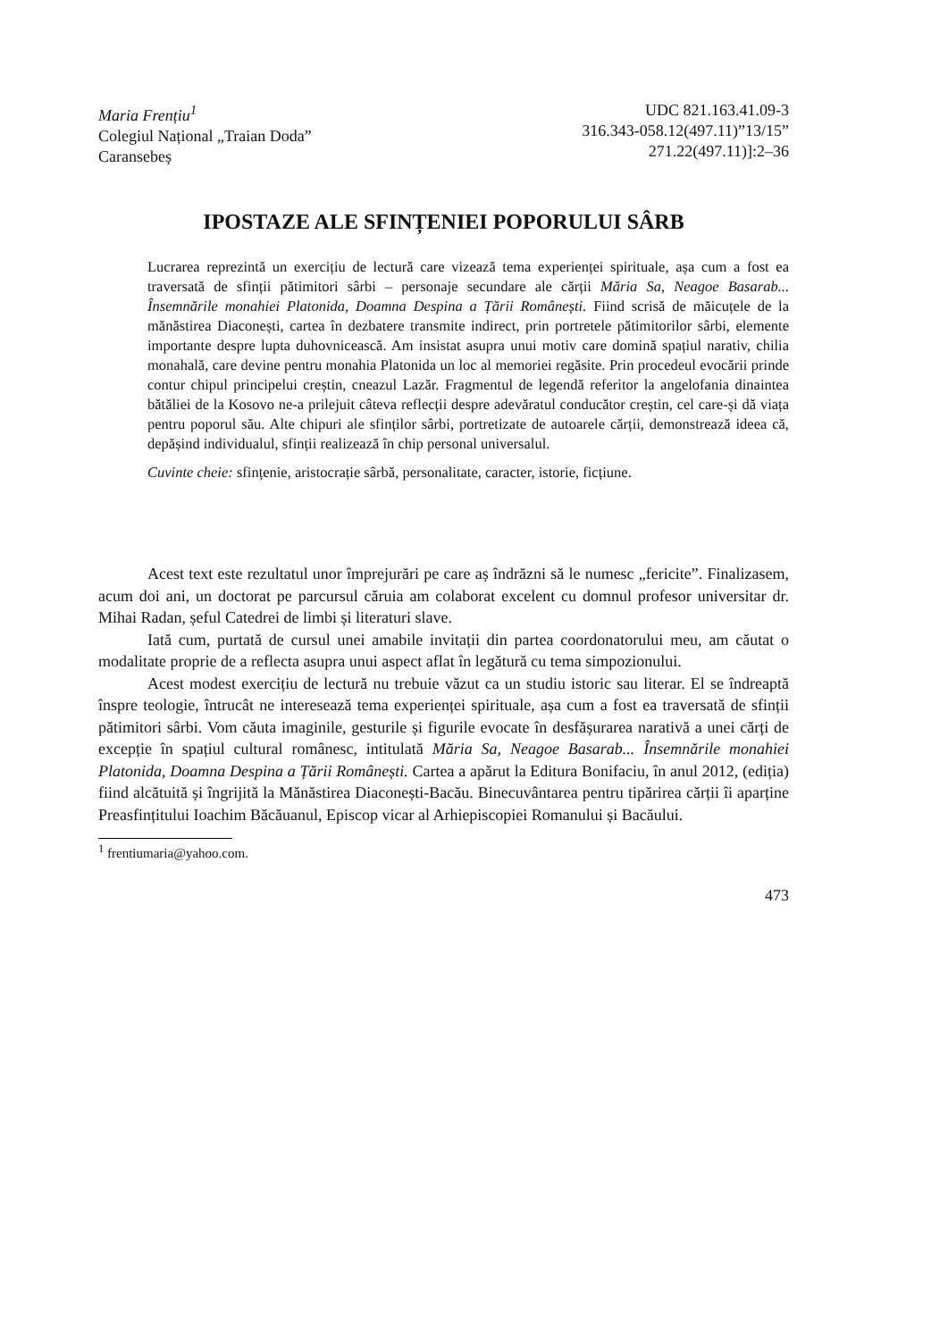Maria Frențiu<sup>1</sup>
Colegiul Național „Traian Doda”
Caransebeș
UDC 821.163.41.09-3
316.343-058.12(497.11)”13/15”
271.22(497.11)]:2–36
IPOSTAZE ALE SFINȚENIEI POPORULUI SÂRB
Lucrarea reprezintă un exercițiu de lectură care vizează tema experienței spirituale, așa cum a fost ea traversată de sfinții pătimitori sârbi – personaje secundare ale cărții Măria Sa, Neagoe Basarab... Însemnările monahiei Platonida, Doamna Despina a Țării Românești. Fiind scrisă de măicuțele de la mănăstirea Diaconești, cartea în dezbatere transmite indirect, prin portretele pătimitorilor sârbi, elemente importante despre lupta duhovnicească. Am insistat asupra unui motiv care domină spațiul narativ, chilia monahală, care devine pentru monahia Platonida un loc al memoriei regăsite. Prin procedeul evocării prinde contur chipul principelui creștin, cneazul Lazăr. Fragmentul de legendă referitor la angelofania dinaintea bătăliei de la Kosovo ne-a prilejuit câteva reflecții despre adevăratul conducător creștin, cel care-și dă viața pentru poporul său. Alte chipuri ale sfinților sârbi, portretizate de autoarele cărții, demonstrează ideea că, depășind individualul, sfinții realizează în chip personal universalul.
Cuvinte cheie: sfințenie, aristocrație sârbă, personalitate, caracter, istorie, ficțiune.
Acest text este rezultatul unor împrejurări pe care aș îndrăzni să le numesc „fericite”. Finalizasem, acum doi ani, un doctorat pe parcursul căruia am colaborat excelent cu domnul profesor universitar dr. Mihai Radan, șeful Catedrei de limbi și literaturi slave.
Iată cum, purtată de cursul unei amabile invitații din partea coordonatorului meu, am căutat o modalitate proprie de a reflecta asupra unui aspect aflat în legătură cu tema simpozionului.
Acest modest exercițiu de lectură nu trebuie văzut ca un studiu istoric sau literar. El se îndreaptă înspre teologie, întrucât ne interesează tema experienței spirituale, așa cum a fost ea traversată de sfinții pătimitori sârbi. Vom căuta imaginile, gesturile și figurile evocate în desfășurarea narativă a unei cărți de excepție în spațiul cultural românesc, intitulată Măria Sa, Neagoe Basarab... Însemnările monahiei Platonida, Doamna Despina a Țării Românești. Cartea a apărut la Editura Bonifaciu, în anul 2012, (ediția) fiind alcătuită și îngrijită la Mănăstirea Diaconești-Bacău. Binecuvântarea pentru tipărirea cărții îi aparține Preasfințitului Ioachim Băcăuanul, Episcop vicar al Arhiepiscopiei Romanului și Bacăului.
<sup>1</sup> frentiumaria@yahoo.com.
473